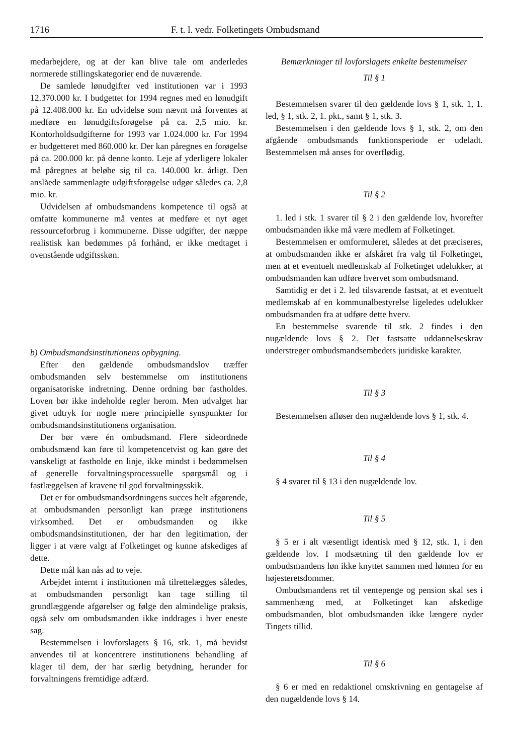1716 F. t. l. vedr. Folketingets Ombudsmand
medarbejdere, og at der kan blive tale om anderledes normerede stillingskategorier end de nuværende.
De samlede lønudgifter ved institutionen var i 1993 12.370.000 kr. I budgettet for 1994 regnes med en lønudgift på 12.408.000 kr. En udvidelse som nævnt må forventes at medføre en lønudgiftsforøgelse på ca. 2,5 mio. kr. Kontorholdsudgifterne for 1993 var 1.024.000 kr. For 1994 er budgetteret med 860.000 kr. Der kan påregnes en forøgelse på ca. 200.000 kr. på denne konto. Leje af yderligere lokaler må påregnes at beløbe sig til ca. 140.000 kr. årligt. Den anslåede sammenlagte udgiftsforøgelse udgør således ca. 2,8 mio. kr.
Udvidelsen af ombudsmandens kompetence til også at omfatte kommunerne må ventes at medføre et nyt øget ressourceforbrug i kommunerne. Disse udgifter, der næppe realistisk kan bedømmes på forhånd, er ikke medtaget i ovenstående udgiftsskøn.
b) Ombudsmandsinstitutionens opbygning.
Efter den gældende ombudsmandslov træffer ombudsmanden selv bestemmelse om institutionens organisatoriske indretning. Denne ordning bør fastholdes. Loven bør ikke indeholde regler herom. Men udvalget har givet udtryk for nogle mere principielle synspunkter for ombudsmandsinstitutionens organisation.
Der bør være én ombudsmand. Flere sideordnede ombudsmænd kan føre til kompetencetvist og kan gøre det vanskeligt at fastholde en linje, ikke mindst i bedømmelsen af generelle forvaltningsprocessuelle spørgsmål og i fastlæggelsen af kravene til god forvaltningsskik.
Det er for ombudsmandsordningens succes helt afgørende, at ombudsmanden personligt kan præge institutionens virksomhed. Det er ombudsmanden og ikke ombudsmandsinstitutionen, der har den legitimation, der ligger i at være valgt af Folketinget og kunne afskediges af dette.
Dette mål kan nås ad to veje.
Arbejdet internt i institutionen må tilrettelægges således, at ombudsmanden personligt kan tage stilling til grundlæggende afgørelser og følge den almindelige praksis, også selv om ombudsmanden ikke inddrages i hver eneste sag.
Bestemmelsen i lovforslagets § 16, stk. 1, må bevidst anvendes til at koncentrere institutionens behandling af klager til dem, der har særlig betydning, herunder for forvaltningens fremtidige adfærd.
Bemærkninger til lovforslagets enkelte bestemmelser
Til § 1
Bestemmelsen svarer til den gældende lovs § 1, stk. 1, 1. led, § 1, stk. 2, 1. pkt., samt § 1, stk. 3.
Bestemmelsen i den gældende lovs § 1, stk. 2, om den afgående ombudsmands funktionsperiode er udeladt. Bestemmelsen må anses for overflødig.
Til § 2
1. led i stk. 1 svarer til § 2 i den gældende lov, hvorefter ombudsmanden ikke må være medlem af Folketinget.
Bestemmelsen er omformuleret, således at det præciseres, at ombudsmanden ikke er afskåret fra valg til Folketinget, men at et eventuelt medlemskab af Folketinget udelukker, at ombudsmanden kan udføre hvervet som ombudsmand.
Samtidig er det i 2. led tilsvarende fastsat, at et eventuelt medlemskab af en kommunalbestyrelse ligeledes udelukker ombudsmanden fra at udføre dette hverv.
En bestemmelse svarende til stk. 2 findes i den nugældende lovs § 2. Det fastsatte uddannelseskrav understreger ombudsmandsembedets juridiske karakter.
Til § 3
Bestemmelsen afløser den nugældende lovs § 1, stk. 4.
Til § 4
§ 4 svarer til § 13 i den nugældende lov.
Til § 5
§ 5 er i alt væsentligt identisk med § 12, stk. 1, i den gældende lov. I modsætning til den gældende lov er ombudsmandens løn ikke knyttet sammen med lønnen for en højesteretsdommer.
Ombudsmandens ret til ventepenge og pension skal ses i sammenhæng med, at Folketinget kan afskedige ombudsmanden, blot ombudsmanden ikke længere nyder Tingets tillid.
Til § 6
§ 6 er med en redaktionel omskrivning en gentagelse af den nugældende lovs § 14.